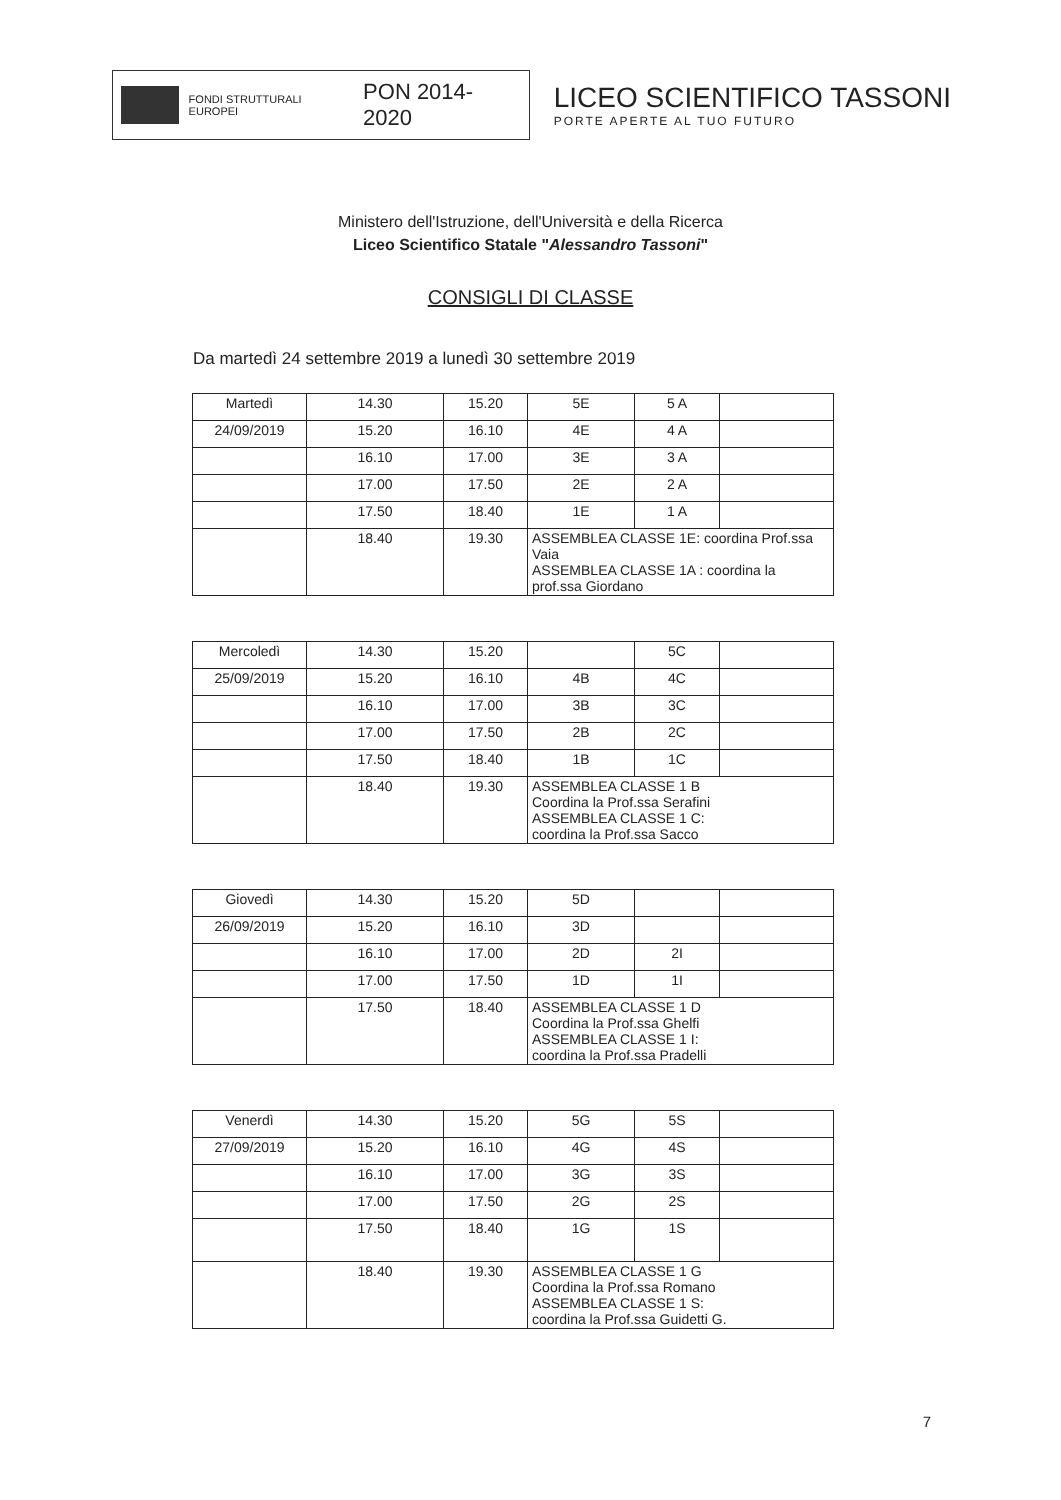FONDI STRUTTURALI EUROPEI
PON 2014-2020
LICEO SCIENTIFICO TASSONI
PORTE APERTE AL TUO FUTURO
Ministero dell'Istruzione, dell'Università e della Ricerca
Liceo Scientifico Statale "Alessandro Tassoni"
CONSIGLI DI CLASSE
Da martedì 24 settembre 2019 a lunedì 30 settembre 2019
| Martedì | 14.30 | 15.20 | 5E | 5 A | |
| 24/09/2019 | 15.20 | 16.10 | 4E | 4 A | |
| | 16.10 | 17.00 | 3E | 3 A | |
| | 17.00 | 17.50 | 2E | 2 A | |
| | 17.50 | 18.40 | 1E | 1 A | |
| | 18.40 | 19.30 | ASSEMBLEA CLASSE 1E: coordina Prof.ssa Vaia ASSEMBLEA CLASSE 1A : coordina la prof.ssa Giordano | | |
| Mercoledì | 14.30 | 15.20 | | 5C | |
| 25/09/2019 | 15.20 | 16.10 | 4B | 4C | |
| | 16.10 | 17.00 | 3B | 3C | |
| | 17.00 | 17.50 | 2B | 2C | |
| | 17.50 | 18.40 | 1B | 1C | |
| | 18.40 | 19.30 | ASSEMBLEA CLASSE 1 B Coordina la Prof.ssa Serafini ASSEMBLEA CLASSE 1 C: coordina la Prof.ssa Sacco | | |
| Giovedì | 14.30 | 15.20 | 5D | | |
| 26/09/2019 | 15.20 | 16.10 | 3D | | |
| | 16.10 | 17.00 | 2D | 2I | |
| | 17.00 | 17.50 | 1D | 1I | |
| | 17.50 | 18.40 | ASSEMBLEA CLASSE 1 D Coordina la Prof.ssa Ghelfi ASSEMBLEA CLASSE 1 I: coordina la Prof.ssa Pradelli | | |
| Venerdì | 14.30 | 15.20 | 5G | 5S | |
| 27/09/2019 | 15.20 | 16.10 | 4G | 4S | |
| | 16.10 | 17.00 | 3G | 3S | |
| | 17.00 | 17.50 | 2G | 2S | |
| | 17.50 | 18.40 | 1G | 1S | |
| | 18.40 | 19.30 | ASSEMBLEA CLASSE 1 G Coordina la Prof.ssa Romano ASSEMBLEA CLASSE 1 S: coordina la Prof.ssa Guidetti G. | | |
7